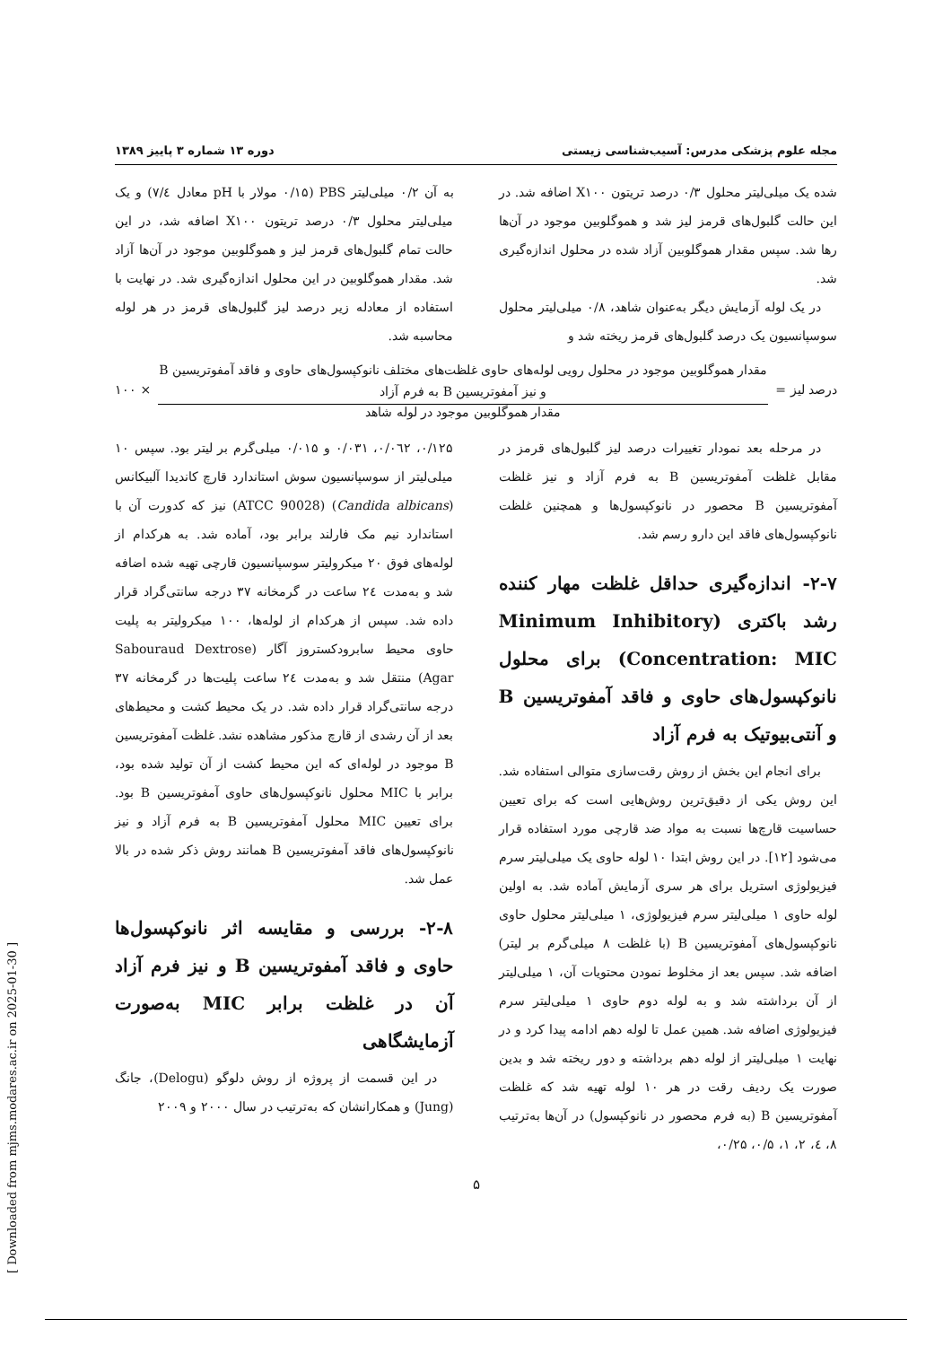مجله علوم پزشکی مدرس: آسیب‌شناسی زیستی دوره ۱۳ شماره ۳ پاییز ۱۳۸۹
شده یک میلی‌لیتر محلول ۰/۳ درصد تریتون X۱۰۰ اضافه شد. در این حالت گلبول‌های قرمز لیز شد و هموگلوبین موجود در آن‌ها رها شد. سپس مقدار هموگلوبین آزاد شده در محلول اندازه‌گیری شد.
در یک لوله آزمایش دیگر به‌عنوان شاهد، ۰/۸ میلی‌لیتر محلول سوسپانسیون یک درصد گلبول‌های قرمز ریخته شد و
به آن ۰/۲ میلی‌لیتر PBS (۰/۱۵ مولار با pH معادل ۷/٤) و یک میلی‌لیتر محلول ۰/۳ درصد تریتون X۱۰۰ اضافه شد، در این حالت تمام گلبول‌های قرمز لیز و هموگلوبین موجود در آن‌ها آزاد شد. مقدار هموگلوبین در این محلول اندازه‌گیری شد. در نهایت با استفاده از معادله زیر درصد لیز گلبول‌های قرمز در هر لوله محاسبه شد.
درصد لیز =
مقدار هموگلوبین موجود در محلول رویی لوله‌های حاوی غلظت‌های مختلف نانوکپسول‌های حاوی و فاقد آمفوتریسین B و نیز آمفوتریسین B به فرم آزاد
مقدار هموگلوبین موجود در لوله شاهد
× ۱۰۰
در مرحله بعد نمودار تغییرات درصد لیز گلبول‌های قرمز در مقابل غلظت آمفوتریسین B به فرم آزاد و نیز غلظت آمفوتریسین B محصور در نانوکپسول‌ها و همچنین غلظت نانوکپسول‌های فاقد این دارو رسم شد.
۲-۷- اندازه‌گیری حداقل غلظت مهار کننده رشد باکتری (Minimum Inhibitory Concentration: MIC) برای محلول نانوکپسول‌های حاوی و فاقد آمفوتریسین B و آنتی‌بیوتیک به فرم آزاد
برای انجام این بخش از روش رقت‌سازی متوالی استفاده شد. این روش یکی از دقیق‌ترین روش‌هایی است که برای تعیین حساسیت قارچ‌ها نسبت به مواد ضد قارچی مورد استفاده قرار می‌شود [۱۲]. در این روش ابتدا ۱۰ لوله حاوی یک میلی‌لیتر سرم فیزیولوژی استریل برای هر سری آزمایش آماده شد. به اولین لوله حاوی ۱ میلی‌لیتر سرم فیزیولوژی، ۱ میلی‌لیتر محلول حاوی نانوکپسول‌های آمفوتریسین B (با غلظت ۸ میلی‌گرم بر لیتر) اضافه شد. سپس بعد از مخلوط نمودن محتویات آن، ۱ میلی‌لیتر از آن برداشته شد و به لوله دوم حاوی ۱ میلی‌لیتر سرم فیزیولوژی اضافه شد. همین عمل تا لوله دهم ادامه پیدا کرد و در نهایت ۱ میلی‌لیتر از لوله دهم برداشته و دور ریخته شد و بدین صورت یک ردیف رقت در هر ۱۰ لوله تهیه شد که غلظت آمفوتریسین B (به فرم محصور در نانوکپسول) در آن‌ها به‌ترتیب ۸، ٤، ۲، ۱، ۰/۵، ۰/۲۵،
۰/۱۲۵، ۰/۰٦۲، ۰/۰۳۱ و ۰/۰۱۵ میلی‌گرم بر لیتر بود. سپس ۱۰ میلی‌لیتر از سوسپانسیون سوش استاندارد قارچ کاندیدا آلبیکانس (Candida albicans) (ATCC 90028) نیز که کدورت آن با استاندارد نیم مک فارلند برابر بود، آماده شد. به هرکدام از لوله‌های فوق ۲۰ میکرولیتر سوسپانسیون قارچی تهیه شده اضافه شد و به‌مدت ۲٤ ساعت در گرمخانه ۳۷ درجه سانتی‌گراد قرار داده شد. سپس از هرکدام از لوله‌ها، ۱۰۰ میکرولیتر به پلیت حاوی محیط سابرودکستروز آگار (Sabouraud Dextrose Agar) منتقل شد و به‌مدت ۲٤ ساعت پلیت‌ها در گرمخانه ۳۷ درجه سانتی‌گراد قرار داده شد. در یک محیط کشت و محیط‌های بعد از آن رشدی از قارچ مذکور مشاهده نشد. غلظت آمفوتریسین B موجود در لوله‌ای که این محیط کشت از آن تولید شده بود، برابر با MIC محلول نانوکپسول‌های حاوی آمفوتریسین B بود. برای تعیین MIC محلول آمفوتریسین B به فرم آزاد و نیز نانوکپسول‌های فاقد آمفوتریسین B همانند روش ذکر شده در بالا عمل شد.
۲-۸- بررسی و مقایسه اثر نانوکپسول‌ها حاوی و فاقد آمفوتریسین B و نیز فرم آزاد آن در غلظت برابر MIC به‌صورت آزمایشگاهی
در این قسمت از پروژه از روش دلوگو (Delogu)، جانگ (Jung) و همکارانشان که به‌ترتیب در سال ۲۰۰۰ و ۲۰۰۹
۵
[ Downloaded from mjms.modares.ac.ir on 2025-01-30 ]